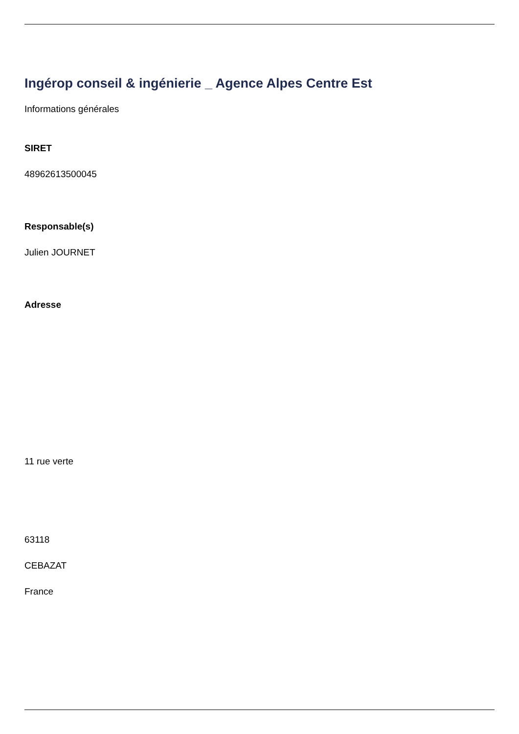Ingérop conseil & ingénierie _ Agence Alpes Centre Est
Informations générales
SIRET
48962613500045
Responsable(s)
Julien JOURNET
Adresse
11 rue verte
63118
CEBAZAT
France